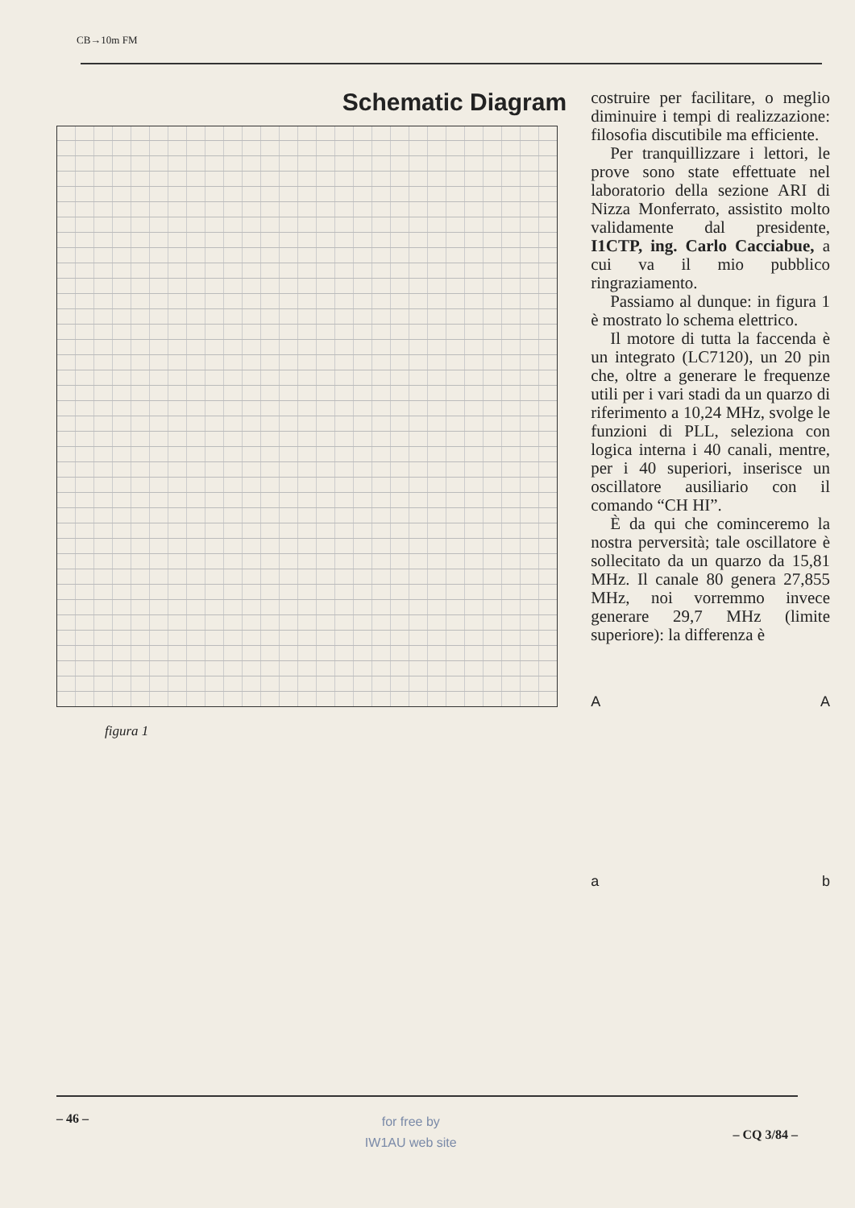CB→10m FM
Schematic Diagram
figura 1
costruire per facilitare, o meglio diminuire i tempi di realizzazione: filosofia discutibile ma efficiente.
Per tranquillizzare i lettori, le prove sono state effettuate nel laboratorio della sezione ARI di Nizza Monferrato, assistito molto validamente dal presidente, I1CTP, ing. Carlo Cacciabue, a cui va il mio pubblico ringraziamento.
Passiamo al dunque: in figura 1 è mostrato lo schema elettrico.
Il motore di tutta la faccenda è un integrato (LC7120), un 20 pin che, oltre a generare le frequenze utili per i vari stadi da un quarzo di riferimento a 10,24 MHz, svolge le funzioni di PLL, seleziona con logica interna i 40 canali, mentre, per i 40 superiori, inserisce un oscillatore ausiliario con il comando “CH HI”.
È da qui che cominceremo la nostra perversità; tale oscillatore è sollecitato da un quarzo da 15,81 MHz. Il canale 80 genera 27,855 MHz, noi vorremmo invece generare 29,7 MHz (limite superiore): la differenza è
A A
a b
– 46 –
for free by
IW1AU web site
– CQ 3/84 –